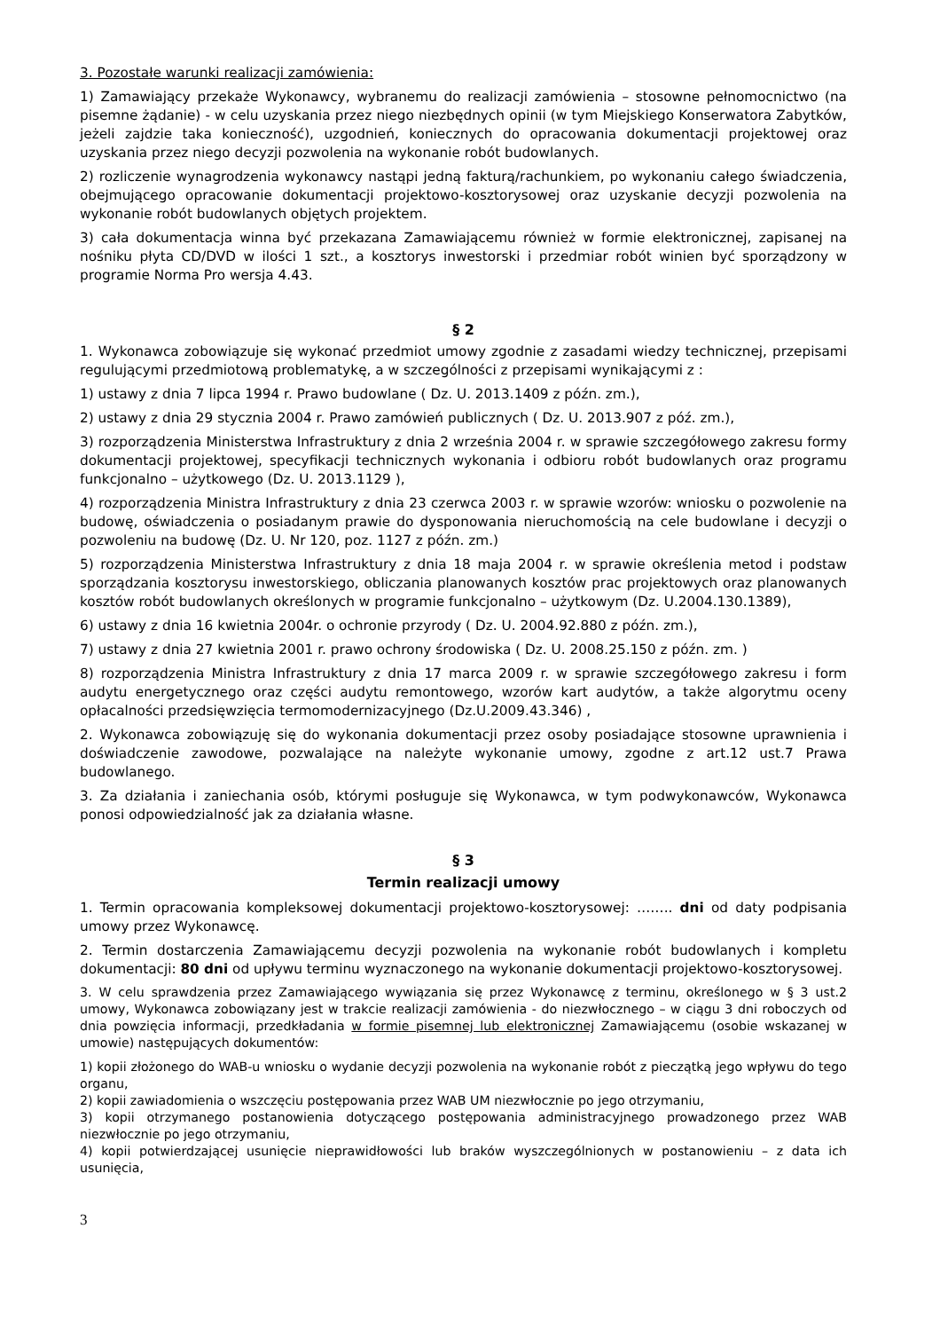3. Pozostałe warunki realizacji zamówienia:
1) Zamawiający przekaże Wykonawcy, wybranemu do realizacji zamówienia – stosowne pełnomocnictwo (na pisemne żądanie) - w celu uzyskania przez niego niezbędnych opinii (w tym Miejskiego Konserwatora Zabytków, jeżeli zajdzie taka konieczność), uzgodnień, koniecznych do opracowania dokumentacji projektowej oraz uzyskania przez niego decyzji pozwolenia na wykonanie robót budowlanych.
2) rozliczenie wynagrodzenia wykonawcy nastąpi jedną fakturą/rachunkiem, po wykonaniu całego świadczenia, obejmującego opracowanie dokumentacji projektowo-kosztorysowej oraz uzyskanie decyzji pozwolenia na wykonanie robót budowlanych objętych projektem.
3) cała dokumentacja winna być przekazana Zamawiającemu również w formie elektronicznej, zapisanej na nośniku płyta CD/DVD w ilości 1 szt., a kosztorys inwestorski i przedmiar robót winien być sporządzony w programie Norma Pro wersja 4.43.
§ 2
1. Wykonawca zobowiązuje się wykonać przedmiot umowy zgodnie z zasadami wiedzy technicznej, przepisami regulującymi przedmiotową problematykę, a w szczególności z przepisami wynikającymi z :
1) ustawy z dnia 7 lipca 1994 r. Prawo budowlane ( Dz. U. 2013.1409 z późn. zm.),
2) ustawy z dnia 29 stycznia 2004 r. Prawo zamówień publicznych ( Dz. U. 2013.907 z póź. zm.),
3) rozporządzenia Ministerstwa Infrastruktury z dnia 2 września 2004 r. w sprawie szczegółowego zakresu formy dokumentacji projektowej, specyfikacji technicznych wykonania i odbioru robót budowlanych oraz programu funkcjonalno – użytkowego (Dz. U. 2013.1129 ),
4) rozporządzenia Ministra Infrastruktury z dnia 23 czerwca 2003 r. w sprawie wzorów: wniosku o pozwolenie na budowę, oświadczenia o posiadanym prawie do dysponowania nieruchomością na cele budowlane i decyzji o pozwoleniu na budowę (Dz. U. Nr 120, poz. 1127 z późn. zm.)
5) rozporządzenia Ministerstwa Infrastruktury z dnia 18 maja 2004 r. w sprawie określenia metod i podstaw sporządzania kosztorysu inwestorskiego, obliczania planowanych kosztów prac projektowych oraz planowanych kosztów robót budowlanych określonych w programie funkcjonalno – użytkowym (Dz. U.2004.130.1389),
6) ustawy z dnia 16 kwietnia 2004r. o ochronie przyrody ( Dz. U. 2004.92.880 z późn. zm.),
7) ustawy z dnia 27 kwietnia 2001 r. prawo ochrony środowiska ( Dz. U. 2008.25.150 z późn. zm. )
8) rozporządzenia Ministra Infrastruktury z dnia 17 marca 2009 r. w sprawie szczegółowego zakresu i form audytu energetycznego oraz części audytu remontowego, wzorów kart audytów, a także algorytmu oceny opłacalności przedsięwzięcia termomodernizacyjnego (Dz.U.2009.43.346) ,
2. Wykonawca zobowiązuję się do wykonania dokumentacji przez osoby posiadające stosowne uprawnienia i doświadczenie zawodowe, pozwalające na należyte wykonanie umowy, zgodne z art.12 ust.7 Prawa budowlanego.
3. Za działania i zaniechania osób, którymi posługuje się Wykonawca, w tym podwykonawców, Wykonawca ponosi odpowiedzialność jak za działania własne.
§ 3
Termin realizacji umowy
1. Termin opracowania kompleksowej dokumentacji projektowo-kosztorysowej: …….. dni od daty podpisania umowy przez Wykonawcę.
2. Termin dostarczenia Zamawiającemu decyzji pozwolenia na wykonanie robót budowlanych i kompletu dokumentacji: 80 dni od upływu terminu wyznaczonego na wykonanie dokumentacji projektowo-kosztorysowej.
3. W celu sprawdzenia przez Zamawiającego wywiązania się przez Wykonawcę z terminu, określonego w § 3 ust.2 umowy, Wykonawca zobowiązany jest w trakcie realizacji zamówienia - do niezwłocznego – w ciągu 3 dni roboczych od dnia powzięcia informacji, przedkładania w formie pisemnej lub elektronicznej Zamawiającemu (osobie wskazanej w umowie) następujących dokumentów:
1) kopii złożonego do WAB-u wniosku o wydanie decyzji pozwolenia na wykonanie robót z pieczątką jego wpływu do tego organu,
2) kopii zawiadomienia o wszczęciu postępowania przez WAB UM niezwłocznie po jego otrzymaniu,
3) kopii otrzymanego postanowienia dotyczącego postępowania administracyjnego prowadzonego przez WAB niezwłocznie po jego otrzymaniu,
4) kopii potwierdzającej usunięcie nieprawidłowości lub braków wyszczególnionych w postanowieniu – z data ich usunięcia,
3